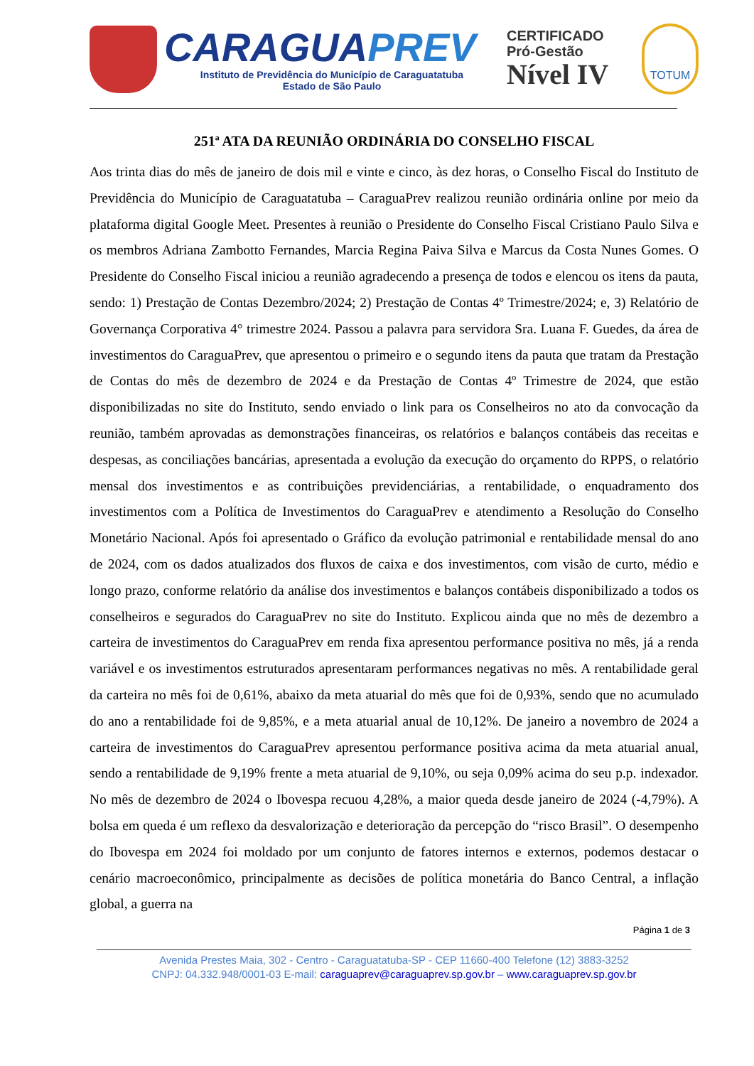CARAGUAPREV
Instituto de Previdência do Município de Caraguatatuba
Estado de São Paulo
CERTIFICADO
Pró-Gestão
Nível IV
TOTUM
251ª ATA DA REUNIÃO ORDINÁRIA DO CONSELHO FISCAL
Aos trinta dias do mês de janeiro de dois mil e vinte e cinco, às dez horas, o Conselho Fiscal do Instituto de Previdência do Município de Caraguatatuba – CaraguaPrev realizou reunião ordinária online por meio da plataforma digital Google Meet. Presentes à reunião o Presidente do Conselho Fiscal Cristiano Paulo Silva e os membros Adriana Zambotto Fernandes, Marcia Regina Paiva Silva e Marcus da Costa Nunes Gomes. O Presidente do Conselho Fiscal iniciou a reunião agradecendo a presença de todos e elencou os itens da pauta, sendo: 1) Prestação de Contas Dezembro/2024; 2) Prestação de Contas 4º Trimestre/2024; e, 3) Relatório de Governança Corporativa 4° trimestre 2024. Passou a palavra para servidora Sra. Luana F. Guedes, da área de investimentos do CaraguaPrev, que apresentou o primeiro e o segundo itens da pauta que tratam da Prestação de Contas do mês de dezembro de 2024 e da Prestação de Contas 4º Trimestre de 2024, que estão disponibilizadas no site do Instituto, sendo enviado o link para os Conselheiros no ato da convocação da reunião, também aprovadas as demonstrações financeiras, os relatórios e balanços contábeis das receitas e despesas, as conciliações bancárias, apresentada a evolução da execução do orçamento do RPPS, o relatório mensal dos investimentos e as contribuições previdenciárias, a rentabilidade, o enquadramento dos investimentos com a Política de Investimentos do CaraguaPrev e atendimento a Resolução do Conselho Monetário Nacional. Após foi apresentado o Gráfico da evolução patrimonial e rentabilidade mensal do ano de 2024, com os dados atualizados dos fluxos de caixa e dos investimentos, com visão de curto, médio e longo prazo, conforme relatório da análise dos investimentos e balanços contábeis disponibilizado a todos os conselheiros e segurados do CaraguaPrev no site do Instituto. Explicou ainda que no mês de dezembro a carteira de investimentos do CaraguaPrev em renda fixa apresentou performance positiva no mês, já a renda variável e os investimentos estruturados apresentaram performances negativas no mês. A rentabilidade geral da carteira no mês foi de 0,61%, abaixo da meta atuarial do mês que foi de 0,93%, sendo que no acumulado do ano a rentabilidade foi de 9,85%, e a meta atuarial anual de 10,12%. De janeiro a novembro de 2024 a carteira de investimentos do CaraguaPrev apresentou performance positiva acima da meta atuarial anual, sendo a rentabilidade de 9,19% frente a meta atuarial de 9,10%, ou seja 0,09% acima do seu p.p. indexador. No mês de dezembro de 2024 o Ibovespa recuou 4,28%, a maior queda desde janeiro de 2024 (-4,79%). A bolsa em queda é um reflexo da desvalorização e deterioração da percepção do “risco Brasil”. O desempenho do Ibovespa em 2024 foi moldado por um conjunto de fatores internos e externos, podemos destacar o cenário macroeconômico, principalmente as decisões de política monetária do Banco Central, a inflação global, a guerra na
Página 1 de 3
Avenida Prestes Maia, 302 - Centro - Caraguatatuba-SP - CEP 11660-400 Telefone (12) 3883-3252
CNPJ: 04.332.948/0001-03 E-mail: caraguaprev@caraguaprev.sp.gov.br – www.caraguaprev.sp.gov.br